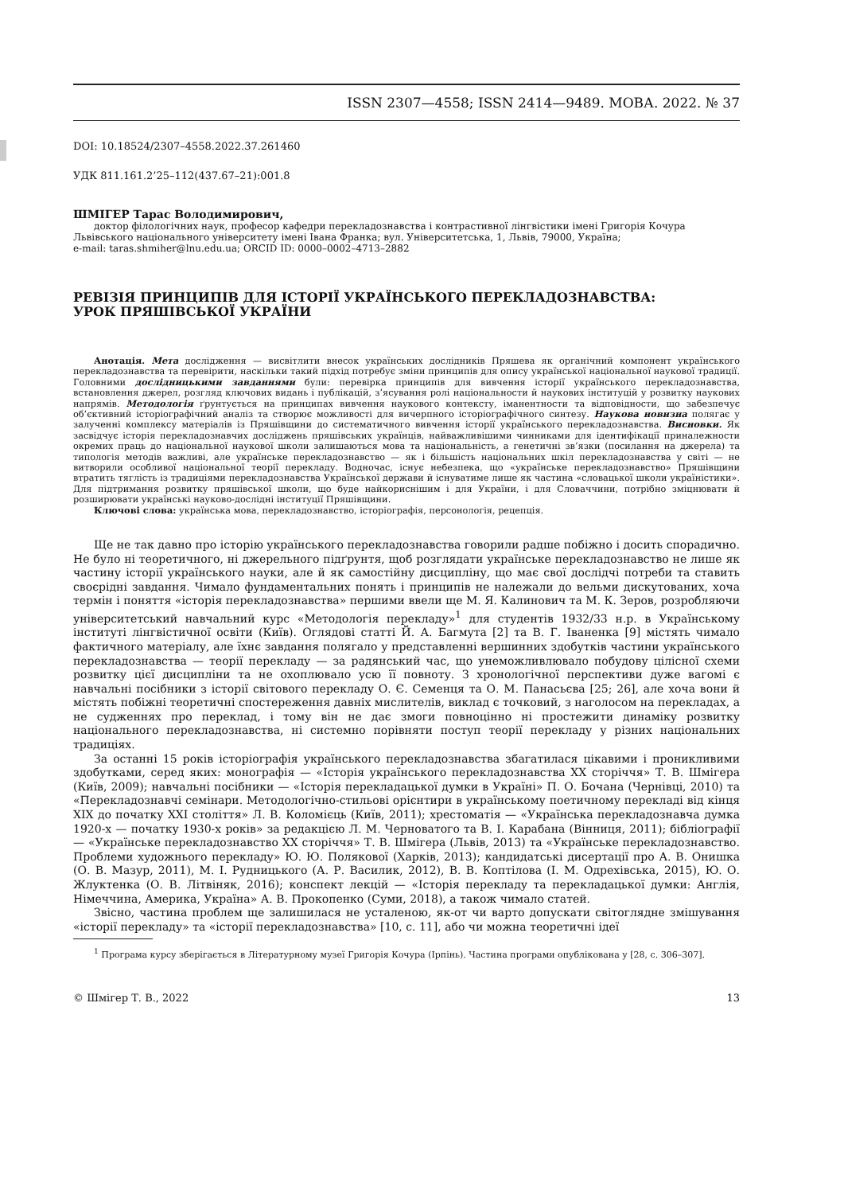ISSN 2307—4558; ISSN 2414—9489. МОВА. 2022. № 37
DOI: 10.18524/2307–4558.2022.37.261460
УДК 811.161.2’25–112(437.67–21):001.8
ШМІГЕР Тарас Володимирович,
доктор філологічних наук, професор кафедри перекладознавства і контрастивної лінгвістики імені Григорія Кочура
Львівського національного університету імені Івана Франка; вул. Університетська, 1, Львів, 79000, Україна;
e-mail: taras.shmiher@lnu.edu.ua; ORCID ID: 0000–0002–4713–2882
РЕВІЗІЯ ПРИНЦИПІВ ДЛЯ ІСТОРІЇ УКРАЇНСЬКОГО ПЕРЕКЛАДОЗНАВСТВА:
УРОК ПРЯШІВСЬКОЇ УКРАЇНИ
Анотація. Мета дослідження — висвітлити внесок українських дослідників Пряшева як органічний компонент українського перекладознавства та перевірити, наскільки такий підхід потребує зміни принципів для опису української національної наукової традиції. Головними дослідницькими завданнями були: перевірка принципів для вивчення історії українського перекладознавства, встановлення джерел, розгляд ключових видань і публікацій, з’ясування ролі національности й наукових інституцій у розвитку наукових напрямів. Методологія ґрунтується на принципах вивчення наукового контексту, іманентности та відповідности, що забезпечує об’єктивний історіографічний аналіз та створює можливості для вичерпного історіографічного синтезу. Наукова новизна полягає у залученні комплексу матеріалів із Пряшівщини до систематичного вивчення історії українського перекладознавства. Висновки. Як засвідчує історія перекладознавчих досліджень пряшівських українців, найважливішими чинниками для ідентифікації приналежности окремих праць до національної наукової школи залишаються мова та національність, а генетичні зв’язки (посилання на джерела) та типологія методів важливі, але українське перекладознавство — як і більшість національних шкіл перекладознавства у світі — не витворили особливої національної теорії перекладу. Водночас, існує небезпека, що «українське перекладознавство» Пряшівщини втратить тяглість із традиціями перекладознавства Української держави й існуватиме лише як частина «словацької школи україністики». Для підтримання розвитку пряшівської школи, що буде найкориснішим і для України, і для Словаччини, потрібно зміцнювати й розширювати українські науково-дослідні інституції Пряшівщини.
Ключові слова: українська мова, перекладознавство, історіографія, персонологія, рецепція.
Ще не так давно про історію українського перекладознавства говорили радше побіжно і досить спорадично. Не було ні теоретичного, ні джерельного підґрунтя, щоб розглядати українське перекладознавство не лише як частину історії українського науки, але й як самостійну дисципліну, що має свої дослідчі потреби та ставить своєрідні завдання. Чимало фундаментальних понять і принципів не належали до вельми дискутованих, хоча термін і поняття «історія перекладознавства» першими ввели ще М. Я. Калинович та М. К. Зеров, розробляючи університетський навчальний курс «Методологія перекладу»<sup>1</sup> для студентів 1932/33 н.р. в Українському інституті лінгвістичної освіти (Київ). Оглядові статті Й. А. Багмута [2] та В. Г. Іваненка [9] містять чимало фактичного матеріалу, але їхнє завдання полягало у представленні вершинних здобутків частини українського перекладознавства — теорії перекладу — за радянський час, що унеможливлювало побудову цілісної схеми розвитку цієї дисципліни та не охоплювало усю її повноту. З хронологічної перспективи дуже вагомі є навчальні посібники з історії світового перекладу О. Є. Семенця та О. М. Панасьєва [25; 26], але хоча вони й містять побіжні теоретичні спостереження давніх мислителів, виклад є точковий, з наголосом на перекладах, а не судженнях про переклад, і тому він не дає змоги повноцінно ні простежити динаміку розвитку національного перекладознавства, ні системно порівняти поступ теорії перекладу у різних національних традиціях.
За останні 15 років історіографія українського перекладознавства збагатилася цікавими і проникливими здобутками, серед яких: монографія — «Історія українського перекладознавства ХХ сторіччя» Т. В. Шмігера (Київ, 2009); навчальні посібники — «Історія перекладацької думки в Україні» П. О. Бочана (Чернівці, 2010) та «Перекладознавчі семінари. Методологічно-стильові орієнтири в українському поетичному перекладі від кінця ХІХ до початку ХХІ століття» Л. В. Коломієць (Київ, 2011); хрестоматія — «Українська перекладознавча думка 1920-х — початку 1930-х років» за редакцією Л. М. Черноватого та В. І. Карабана (Вінниця, 2011); бібліографії — «Українське перекладознавство ХХ сторіччя» Т. В. Шмігера (Львів, 2013) та «Українське перекладознавство. Проблеми художнього перекладу» Ю. Ю. Полякової (Харків, 2013); кандидатські дисертації про А. В. Онишка (О. В. Мазур, 2011), М. І. Рудницького (А. Р. Василик, 2012), В. В. Коптілова (І. М. Одрехівська, 2015), Ю. О. Жлуктенка (О. В. Літвіняк, 2016); конспект лекцій — «Історія перекладу та перекладацької думки: Англія, Німеччина, Америка, Україна» А. В. Прокопенко (Суми, 2018), а також чимало статей.
Звісно, частина проблем ще залишилася не усталеною, як-от чи варто допускати світоглядне змішування «історії перекладу» та «історії перекладознавства» [10, с. 11], або чи можна теоретичні ідеї
<sup>1</sup> Програма курсу зберігається в Літературному музеї Григорія Кочура (Ірпінь). Частина програми опублікована у [28, с. 306–307].
© Шмігер Т. В., 2022 13